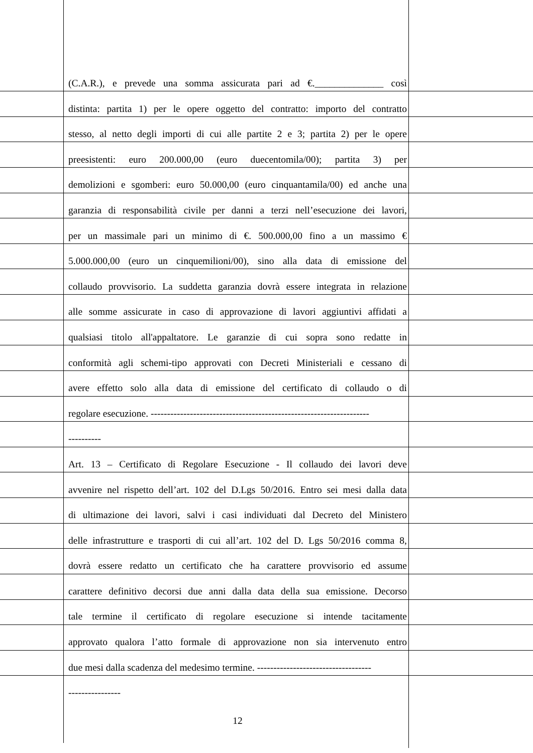(C.A.R.), e prevede una somma assicurata pari ad €.______________ così
distinta: partita 1) per le opere oggetto del contratto: importo del contratto
stesso, al netto degli importi di cui alle partite 2 e 3; partita 2) per le opere
preesistenti: euro 200.000,00 (euro duecentomila/00); partita 3) per
demolizioni e sgomberi: euro 50.000,00 (euro cinquantamila/00) ed anche una
garanzia di responsabilità civile per danni a terzi nell’esecuzione dei lavori,
per un massimale pari un minimo di €. 500.000,00 fino a un massimo €
5.000.000,00 (euro un cinquemilioni/00), sino alla data di emissione del
collaudo provvisorio. La suddetta garanzia dovrà essere integrata in relazione
alle somme assicurate in caso di approvazione di lavori aggiuntivi affidati a
qualsiasi titolo all'appaltatore. Le garanzie di cui sopra sono redatte in
conformità agli schemi-tipo approvati con Decreti Ministeriali e cessano di
avere effetto solo alla data di emissione del certificato di collaudo o di
regolare esecuzione. -------------------------------------------------------------------
----------
Art. 13 – Certificato di Regolare Esecuzione - Il collaudo dei lavori deve
avvenire nel rispetto dell’art. 102 del D.Lgs 50/2016. Entro sei mesi dalla data
di ultimazione dei lavori, salvi i casi individuati dal Decreto del Ministero
delle infrastrutture e trasporti di cui all’art. 102 del D. Lgs 50/2016 comma 8,
dovrà essere redatto un certificato che ha carattere provvisorio ed assume
carattere definitivo decorsi due anni dalla data della sua emissione. Decorso
tale termine il certificato di regolare esecuzione si intende tacitamente
approvato qualora l’atto formale di approvazione non sia intervenuto entro
due mesi dalla scadenza del medesimo termine. -----------------------------------
----------------
12